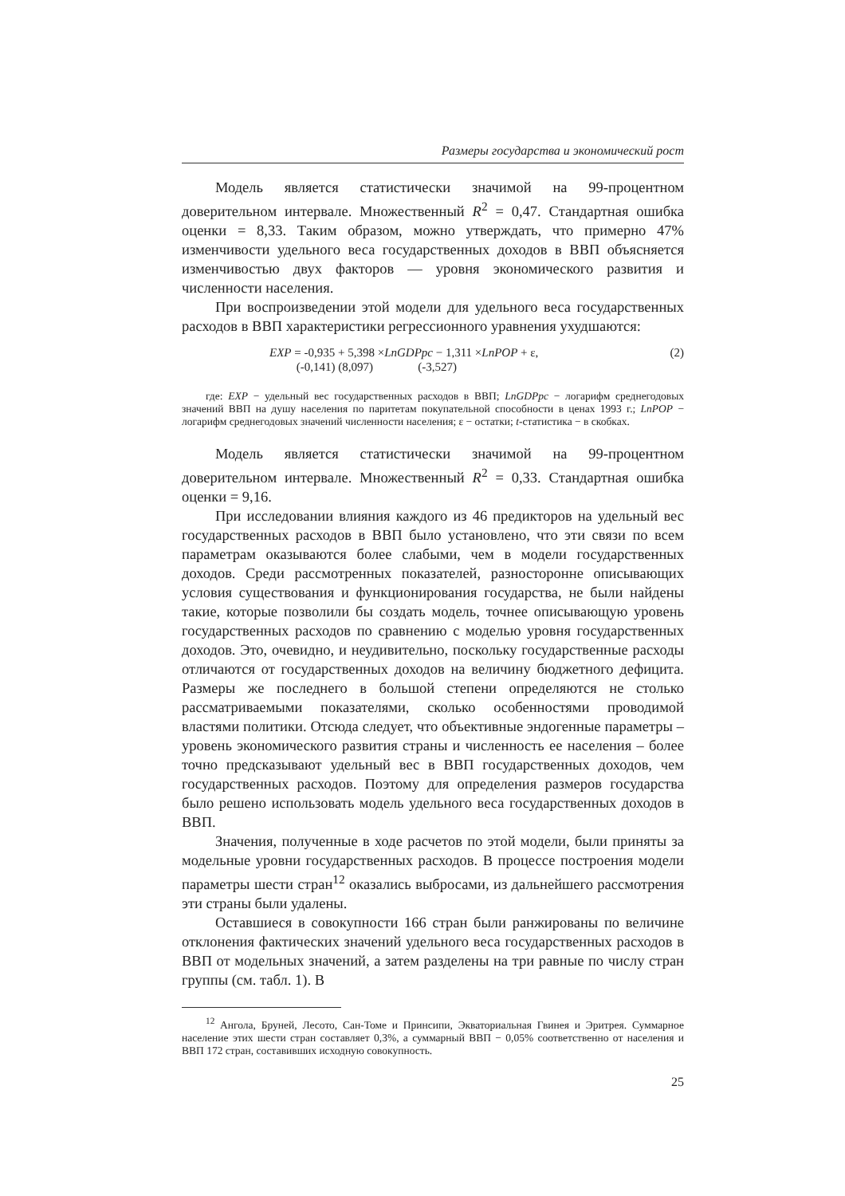Размеры государства и экономический рост
Модель является статистически значимой на 99-процентном доверительном интервале. Множественный R<sup>2</sup> = 0,47. Стандартная ошибка оценки = 8,33. Таким образом, можно утверждать, что примерно 47% изменчивости удельного веса государственных доходов в ВВП объясняется изменчивостью двух факторов — уровня экономического развития и численности населения.
При воспроизведении этой модели для удельного веса государственных расходов в ВВП характеристики регрессионного уравнения ухудшаются:
EXP = -0,935 + 5,398 ×LnGDPpc − 1,311 ×LnPOP + ε, (2)
(-0,141) (8,097) (-3,527)
где: EXP − удельный вес государственных расходов в ВВП; LnGDPpc − логарифм среднегодовых значений ВВП на душу населения по паритетам покупательной способности в ценах 1993 г.; LnPOP − логарифм среднегодовых значений численности населения; ε − остатки; t-статистика − в скобках.
Модель является статистически значимой на 99-процентном доверительном интервале. Множественный R<sup>2</sup> = 0,33. Стандартная ошибка оценки = 9,16.
При исследовании влияния каждого из 46 предикторов на удельный вес государственных расходов в ВВП было установлено, что эти связи по всем параметрам оказываются более слабыми, чем в модели государственных доходов. Среди рассмотренных показателей, разносторонне описывающих условия существования и функционирования государства, не были найдены такие, которые позволили бы создать модель, точнее описывающую уровень государственных расходов по сравнению с моделью уровня государственных доходов. Это, очевидно, и неудивительно, поскольку государственные расходы отличаются от государственных доходов на величину бюджетного дефицита. Размеры же последнего в большой степени определяются не столько рассматриваемыми показателями, сколько особенностями проводимой властями политики. Отсюда следует, что объективные эндогенные параметры – уровень экономического развития страны и численность ее населения – более точно предсказывают удельный вес в ВВП государственных доходов, чем государственных расходов. Поэтому для определения размеров государства было решено использовать модель удельного веса государственных доходов в ВВП.
Значения, полученные в ходе расчетов по этой модели, были приняты за модельные уровни государственных расходов. В процессе построения модели параметры шести стран<sup>12</sup> оказались выбросами, из дальнейшего рассмотрения эти страны были удалены.
Оставшиеся в совокупности 166 стран были ранжированы по величине отклонения фактических значений удельного веса государственных расходов в ВВП от модельных значений, а затем разделены на три равные по числу стран группы (см. табл. 1). В
<sup>12</sup> Ангола, Бруней, Лесото, Сан-Томе и Принсипи, Экваториальная Гвинея и Эритрея. Суммарное население этих шести стран составляет 0,3%, а суммарный ВВП − 0,05% соответственно от населения и ВВП 172 стран, составивших исходную совокупность.
25